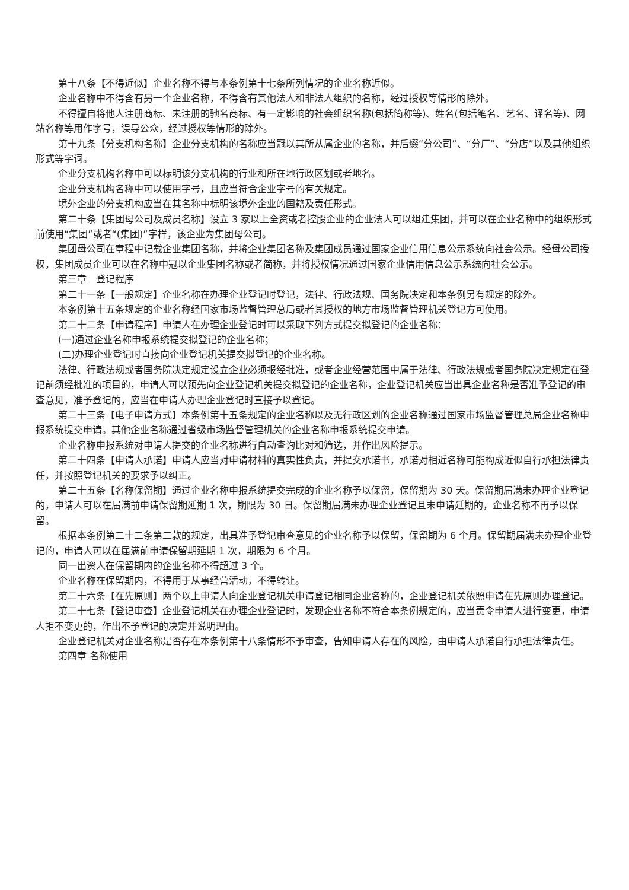第十八条【不得近似】企业名称不得与本条例第十七条所列情况的企业名称近似。
企业名称中不得含有另一个企业名称，不得含有其他法人和非法人组织的名称，经过授权等情形的除外。
不得擅自将他人注册商标、未注册的驰名商标、有一定影响的社会组织名称(包括简称等)、姓名(包括笔名、艺名、译名等)、网站名称等用作字号，误导公众，经过授权等情形的除外。
第十九条【分支机构名称】企业分支机构的名称应当冠以其所从属企业的名称，并后缀“分公司”、“分厂”、“分店”以及其他组织形式等字词。
企业分支机构名称中可以标明该分支机构的行业和所在地行政区划或者地名。
企业分支机构名称中可以使用字号，且应当符合企业字号的有关规定。
境外企业的分支机构应当在其名称中标明该境外企业的国籍及责任形式。
第二十条【集团母公司及成员名称】设立 3 家以上全资或者控股企业的企业法人可以组建集团，并可以在企业名称中的组织形式前使用“集团”或者“(集团)”字样，该企业为集团母公司。
集团母公司在章程中记载企业集团名称，并将企业集团名称及集团成员通过国家企业信用信息公示系统向社会公示。经母公司授权，集团成员企业可以在名称中冠以企业集团名称或者简称，并将授权情况通过国家企业信用信息公示系统向社会公示。
第三章　登记程序
第二十一条【一般规定】企业名称在办理企业登记时登记，法律、行政法规、国务院决定和本条例另有规定的除外。
本条例第十五条规定的企业名称经国家市场监督管理总局或者其授权的地方市场监督管理机关登记方可使用。
第二十二条【申请程序】申请人在办理企业登记时可以采取下列方式提交拟登记的企业名称：
(一)通过企业名称申报系统提交拟登记的企业名称；
(二)办理企业登记时直接向企业登记机关提交拟登记的企业名称。
法律、行政法规或者国务院决定规定设立企业必须报经批准，或者企业经营范围中属于法律、行政法规或者国务院决定规定在登记前须经批准的项目的，申请人可以预先向企业登记机关提交拟登记的企业名称，企业登记机关应当出具企业名称是否准予登记的审查意见，准予登记的，应当在申请人办理企业登记时直接予以登记。
第二十三条【电子申请方式】本条例第十五条规定的企业名称以及无行政区划的企业名称通过国家市场监督管理总局企业名称申报系统提交申请。其他企业名称通过省级市场监督管理机关的企业名称申报系统提交申请。
企业名称申报系统对申请人提交的企业名称进行自动查询比对和筛选，并作出风险提示。
第二十四条【申请人承诺】申请人应当对申请材料的真实性负责，并提交承诺书，承诺对相近名称可能构成近似自行承担法律责任，并按照登记机关的要求予以纠正。
第二十五条【名称保留期】通过企业名称申报系统提交完成的企业名称予以保留，保留期为 30 天。保留期届满未办理企业登记的，申请人可以在届满前申请保留期延期 1 次，期限为 30 日。保留期届满未办理企业登记且未申请延期的，企业名称不再予以保留。
根据本条例第二十二条第二款的规定，出具准予登记审查意见的企业名称予以保留，保留期为 6 个月。保留期届满未办理企业登记的，申请人可以在届满前申请保留期延期 1 次，期限为 6 个月。
同一出资人在保留期内的企业名称不得超过 3 个。
企业名称在保留期内，不得用于从事经营活动，不得转让。
第二十六条【在先原则】两个以上申请人向企业登记机关申请登记相同企业名称的，企业登记机关依照申请在先原则办理登记。
第二十七条【登记审查】企业登记机关在办理企业登记时，发现企业名称不符合本条例规定的，应当责令申请人进行变更，申请人拒不变更的，作出不予登记的决定并说明理由。
企业登记机关对企业名称是否存在本条例第十八条情形不予审查，告知申请人存在的风险，由申请人承诺自行承担法律责任。
第四章 名称使用